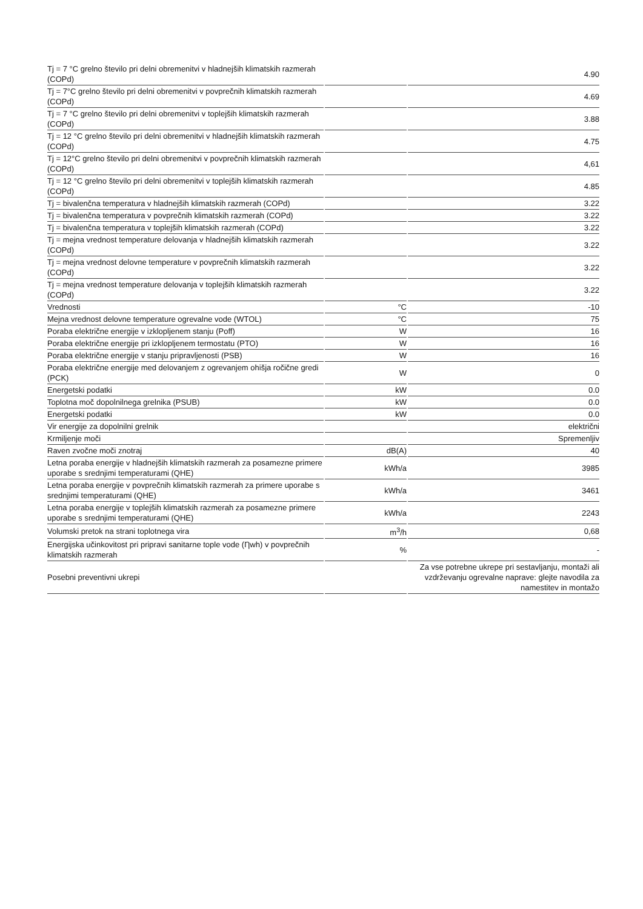| Tj = 7 °C grelno število pri delni obremenitvi v hladnejših klimatskih razmerah (COPd) | | 4.90 |
| Tj = 7°C grelno število pri delni obremenitvi v povprečnih klimatskih razmerah (COPd) | | 4.69 |
| Tj = 7 °C grelno število pri delni obremenitvi v toplejših klimatskih razmerah (COPd) | | 3.88 |
| Tj = 12 °C grelno število pri delni obremenitvi v hladnejših klimatskih razmerah (COPd) | | 4.75 |
| Tj = 12°C grelno število pri delni obremenitvi v povprečnih klimatskih razmerah (COPd) | | 4,61 |
| Tj = 12 °C grelno število pri delni obremenitvi v toplejših klimatskih razmerah (COPd) | | 4.85 |
| Tj = bivalenčna temperatura v hladnejših klimatskih razmerah (COPd) | | 3.22 |
| Tj = bivalenčna temperatura v povprečnih klimatskih razmerah (COPd) | | 3.22 |
| Tj = bivalenčna temperatura v toplejših klimatskih razmerah (COPd) | | 3.22 |
| Tj = mejna vrednost temperature delovanja v hladnejših klimatskih razmerah (COPd) | | 3.22 |
| Tj = mejna vrednost delovne temperature v povprečnih klimatskih razmerah (COPd) | | 3.22 |
| Tj = mejna vrednost temperature delovanja v toplejših klimatskih razmerah (COPd) | | 3.22 |
| Vrednosti | °C | -10 |
| Mejna vrednost delovne temperature ogrevalne vode (WTOL) | °C | 75 |
| Poraba električne energije v izklopljenem stanju (Poff) | W | 16 |
| Poraba električne energije pri izklopljenem termostatu (PTO) | W | 16 |
| Poraba električne energije v stanju pripravljenosti (PSB) | W | 16 |
| Poraba električne energije med delovanjem z ogrevanjem ohišja ročične gredi (PCK) | W | 0 |
| Energetski podatki | kW | 0.0 |
| Toplotna moč dopolnilnega grelnika (PSUB) | kW | 0.0 |
| Energetski podatki | kW | 0.0 |
| Vir energije za dopolnilni grelnik | | električni |
| Krmiljenje moči | | Spremenljiv |
| Raven zvočne moči znotraj | dB(A) | 40 |
| Letna poraba energije v hladnejših klimatskih razmerah za posamezne primere uporabe s srednjimi temperaturami (QHE) | kWh/a | 3985 |
| Letna poraba energije v povprečnih klimatskih razmerah za primere uporabe s srednjimi temperaturami (QHE) | kWh/a | 3461 |
| Letna poraba energije v toplejših klimatskih razmerah za posamezne primere uporabe s srednjimi temperaturami (QHE) | kWh/a | 2243 |
| Volumski pretok na strani toplotnega vira | m<sup>3</sup>/h | 0,68 |
| Energijska učinkovitost pri pripravi sanitarne tople vode (Ƞwh) v povprečnih klimatskih razmerah | % | - |
| Posebni preventivni ukrepi | | Za vse potrebne ukrepe pri sestavljanju, montaži ali vzdrževanju ogrevalne naprave: glejte navodila za namestitev in montažo |